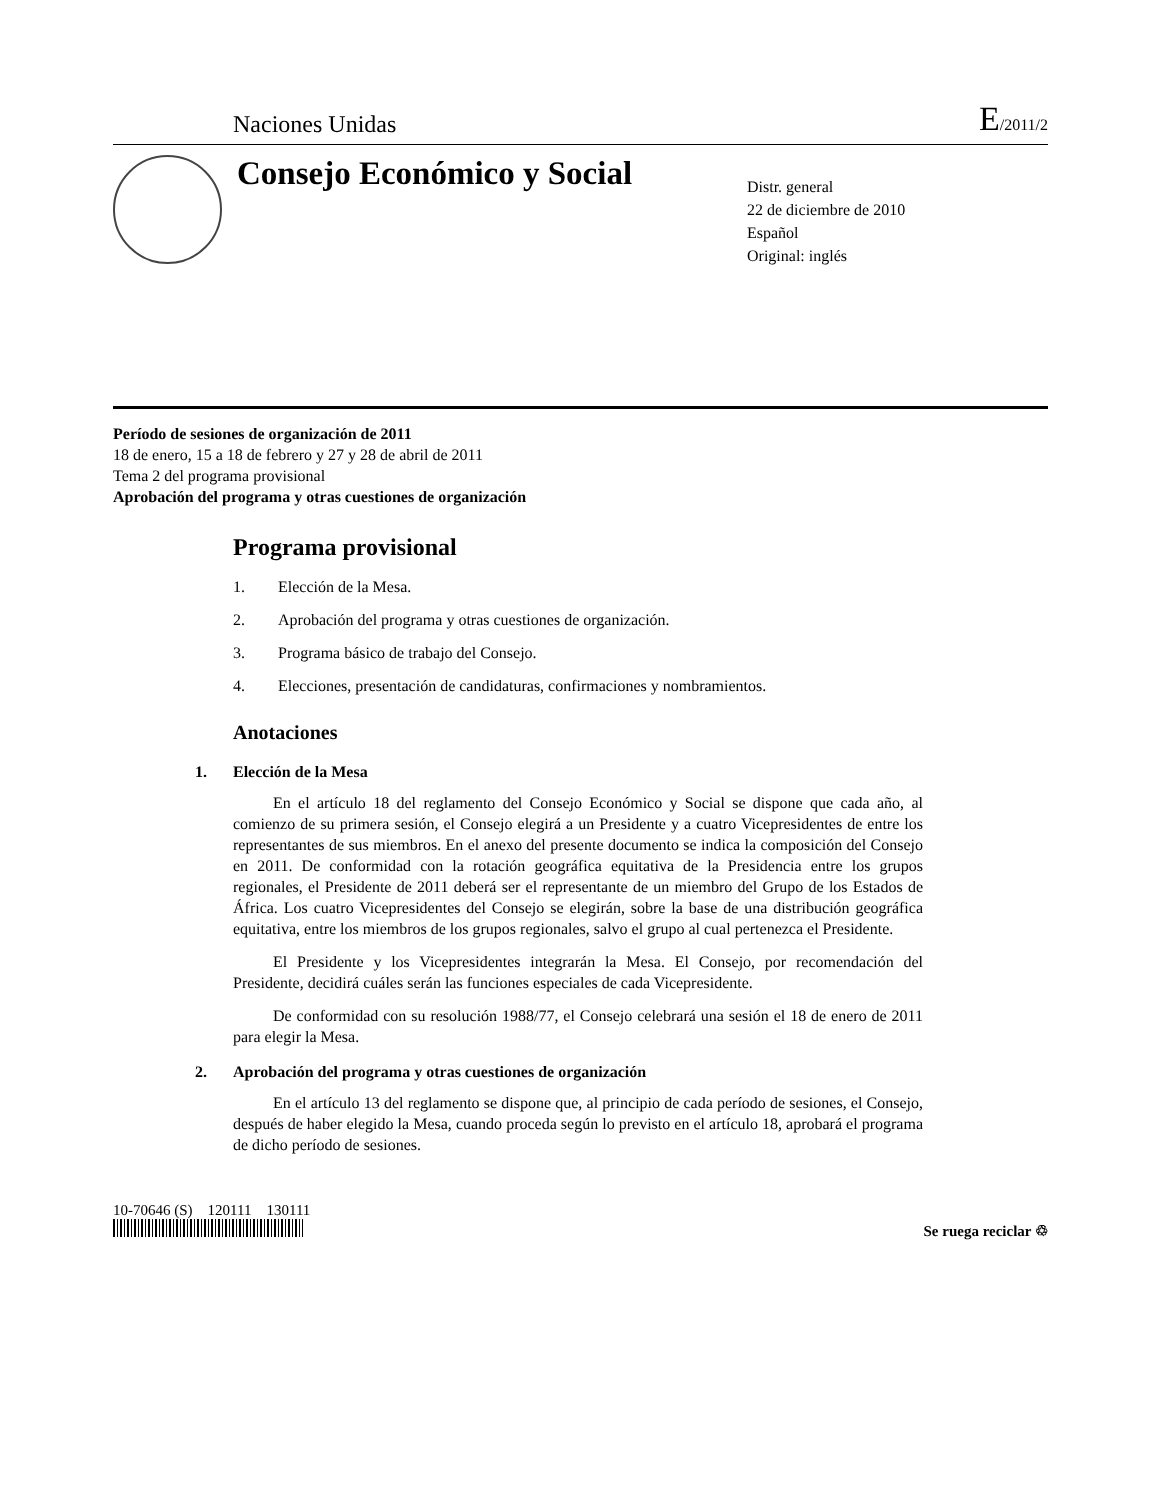Naciones Unidas E/2011/2
Consejo Económico y Social
Distr. general
22 de diciembre de 2010
Español
Original: inglés
Período de sesiones de organización de 2011
18 de enero, 15 a 18 de febrero y 27 y 28 de abril de 2011
Tema 2 del programa provisional
Aprobación del programa y otras cuestiones de organización
Programa provisional
1. Elección de la Mesa.
2. Aprobación del programa y otras cuestiones de organización.
3. Programa básico de trabajo del Consejo.
4. Elecciones, presentación de candidaturas, confirmaciones y nombramientos.
Anotaciones
1. Elección de la Mesa
En el artículo 18 del reglamento del Consejo Económico y Social se dispone que cada año, al comienzo de su primera sesión, el Consejo elegirá a un Presidente y a cuatro Vicepresidentes de entre los representantes de sus miembros. En el anexo del presente documento se indica la composición del Consejo en 2011. De conformidad con la rotación geográfica equitativa de la Presidencia entre los grupos regionales, el Presidente de 2011 deberá ser el representante de un miembro del Grupo de los Estados de África. Los cuatro Vicepresidentes del Consejo se elegirán, sobre la base de una distribución geográfica equitativa, entre los miembros de los grupos regionales, salvo el grupo al cual pertenezca el Presidente.
El Presidente y los Vicepresidentes integrarán la Mesa. El Consejo, por recomendación del Presidente, decidirá cuáles serán las funciones especiales de cada Vicepresidente.
De conformidad con su resolución 1988/77, el Consejo celebrará una sesión el 18 de enero de 2011 para elegir la Mesa.
2. Aprobación del programa y otras cuestiones de organización
En el artículo 13 del reglamento se dispone que, al principio de cada período de sesiones, el Consejo, después de haber elegido la Mesa, cuando proceda según lo previsto en el artículo 18, aprobará el programa de dicho período de sesiones.
10-70646 (S) 120111 130111
Se ruega reciclar ♲